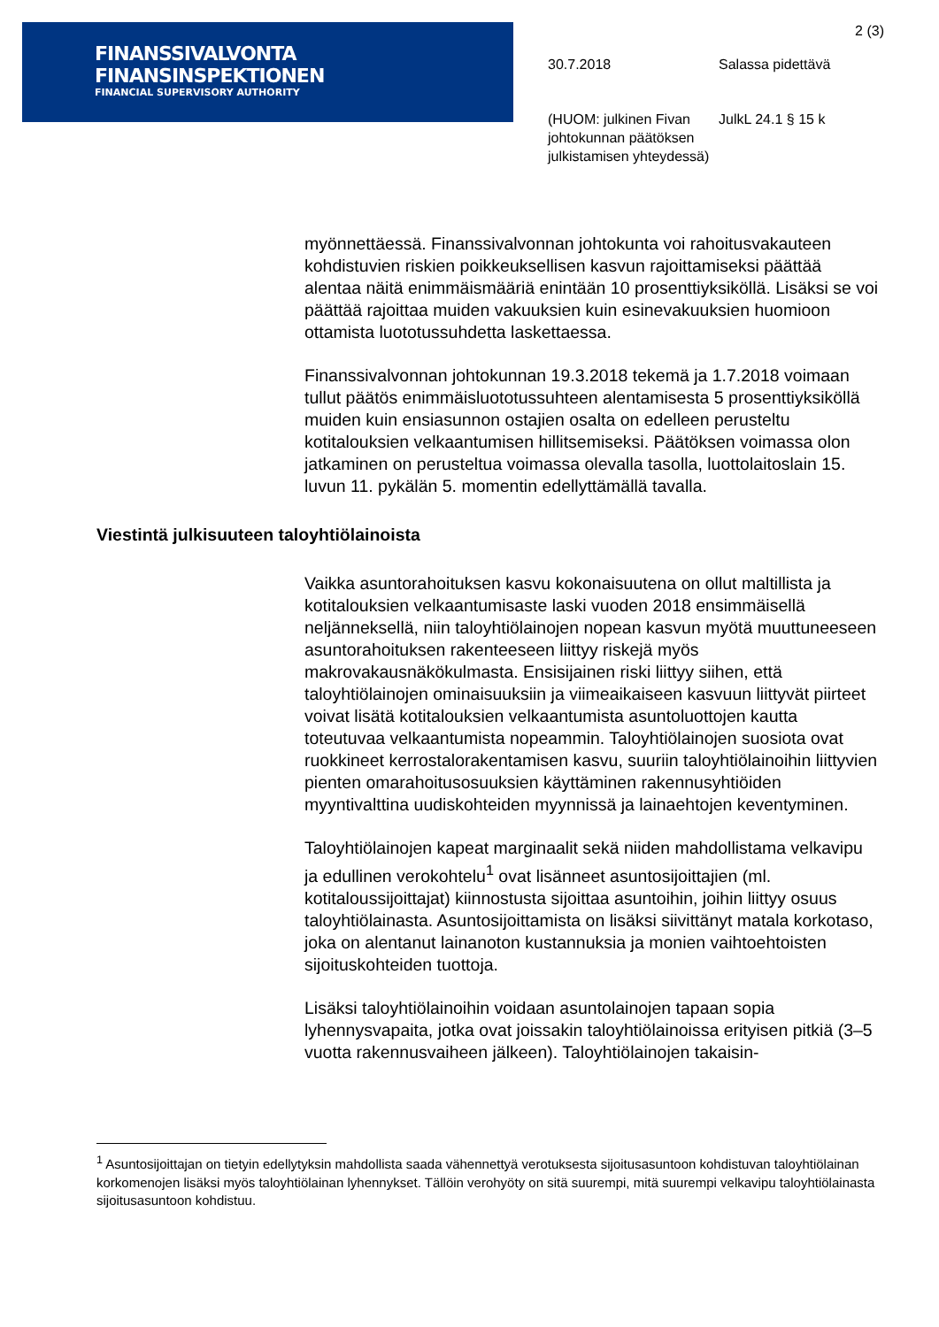FINANSSIVALVONTA
FINANSINSPEKTIONEN
FINANCIAL SUPERVISORY AUTHORITY
2 (3)
30.7.2018 Salassa pidettävä
(HUOM: julkinen Fivan johtokunnan päätöksen julkistamisen yhteydessä)
JulkL 24.1 § 15 k
myönnettäessä. Finanssivalvonnan johtokunta voi rahoitusvakauteen kohdistuvien riskien poikkeuksellisen kasvun rajoittamiseksi päättää alentaa näitä enimmäismääriä enintään 10 prosenttiyksiköllä. Lisäksi se voi päättää rajoittaa muiden vakuuksien kuin esinevakuuksien huomioon ottamista luototussuhdetta laskettaessa.
Finanssivalvonnan johtokunnan 19.3.2018 tekemä ja 1.7.2018 voimaan tullut päätös enimmäisluototussuhteen alentamisesta 5 prosenttiyksiköllä muiden kuin ensiasunnon ostajien osalta on edelleen perusteltu kotitalouksien velkaantumisen hillitsemiseksi. Päätöksen voimassa olon jatkaminen on perusteltua voimassa olevalla tasolla, luottolaitoslain 15. luvun 11. pykälän 5. momentin edellyttämällä tavalla.
Viestintä julkisuuteen taloyhtiölainoista
Vaikka asuntorahoituksen kasvu kokonaisuutena on ollut maltillista ja kotitalouksien velkaantumisaste laski vuoden 2018 ensimmäisellä neljänneksellä, niin taloyhtiölainojen nopean kasvun myötä muuttuneeseen asuntorahoituksen rakenteeseen liittyy riskejä myös makrovakausnäkökulmasta. Ensisijainen riski liittyy siihen, että taloyhtiölainojen ominaisuuksiin ja viimeaikaiseen kasvuun liittyvät piirteet voivat lisätä kotitalouksien velkaantumista asuntoluottojen kautta toteutuvaa velkaantumista nopeammin. Taloyhtiölainojen suosiota ovat ruokkineet kerrostalorakentamisen kasvu, suuriin taloyhtiölainoihin liittyvien pienten omarahoitusosuuksien käyttäminen rakennusyhtiöiden myyntivalttina uudiskohteiden myynnissä ja lainaehtojen keventyminen.
Taloyhtiölainojen kapeat marginaalit sekä niiden mahdollistama velkavipu ja edullinen verokohtelu<sup>1</sup> ovat lisänneet asuntosijoittajien (ml. kotitaloussijoittajat) kiinnostusta sijoittaa asuntoihin, joihin liittyy osuus taloyhtiölainasta. Asuntosijoittamista on lisäksi siivittänyt matala korkotaso, joka on alentanut lainanoton kustannuksia ja monien vaihtoehtoisten sijoituskohteiden tuottoja.
Lisäksi taloyhtiölainoihin voidaan asuntolainojen tapaan sopia lyhennysvapaita, jotka ovat joissakin taloyhtiölainoissa erityisen pitkiä (3–5 vuotta rakennusvaiheen jälkeen). Taloyhtiölainojen takaisin-
<sup>1</sup> Asuntosijoittajan on tietyin edellytyksin mahdollista saada vähennettyä verotuksesta sijoitusasuntoon kohdistuvan taloyhtiölainan korkomenojen lisäksi myös taloyhtiölainan lyhennykset. Tällöin verohyöty on sitä suurempi, mitä suurempi velkavipu taloyhtiölainasta sijoitusasuntoon kohdistuu.